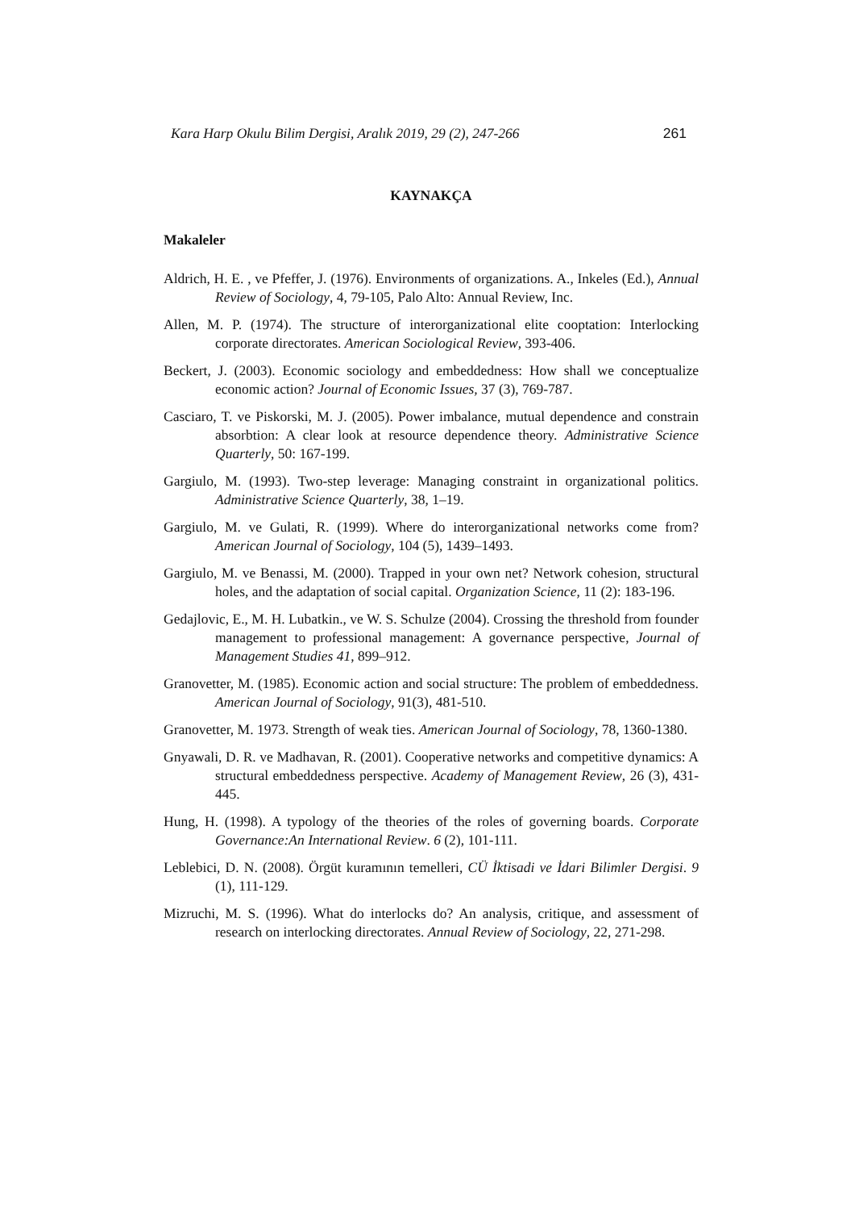Kara Harp Okulu Bilim Dergisi, Aralık 2019, 29 (2), 247-266 261
KAYNAKÇA
Makaleler
Aldrich, H. E. , ve Pfeffer, J. (1976). Environments of organizations. A., Inkeles (Ed.), Annual Review of Sociology, 4, 79-105, Palo Alto: Annual Review, Inc.
Allen, M. P. (1974). The structure of interorganizational elite cooptation: Interlocking corporate directorates. American Sociological Review, 393-406.
Beckert, J. (2003). Economic sociology and embeddedness: How shall we conceptualize economic action? Journal of Economic Issues, 37 (3), 769-787.
Casciaro, T. ve Piskorski, M. J. (2005). Power imbalance, mutual dependence and constrain absorbtion: A clear look at resource dependence theory. Administrative Science Quarterly, 50: 167-199.
Gargiulo, M. (1993). Two-step leverage: Managing constraint in organizational politics. Administrative Science Quarterly, 38, 1–19.
Gargiulo, M. ve Gulati, R. (1999). Where do interorganizational networks come from? American Journal of Sociology, 104 (5), 1439–1493.
Gargiulo, M. ve Benassi, M. (2000). Trapped in your own net? Network cohesion, structural holes, and the adaptation of social capital. Organization Science, 11 (2): 183-196.
Gedajlovic, E., M. H. Lubatkin., ve W. S. Schulze (2004). Crossing the threshold from founder management to professional management: A governance perspective, Journal of Management Studies 41, 899–912.
Granovetter, M. (1985). Economic action and social structure: The problem of embeddedness. American Journal of Sociology, 91(3), 481-510.
Granovetter, M. 1973. Strength of weak ties. American Journal of Sociology, 78, 1360-1380.
Gnyawali, D. R. ve Madhavan, R. (2001). Cooperative networks and competitive dynamics: A structural embeddedness perspective. Academy of Management Review, 26 (3), 431-445.
Hung, H. (1998). A typology of the theories of the roles of governing boards. Corporate Governance:An International Review. 6 (2), 101-111.
Leblebici, D. N. (2008). Örgüt kuramının temelleri, CÜ İktisadi ve İdari Bilimler Dergisi. 9 (1), 111-129.
Mizruchi, M. S. (1996). What do interlocks do? An analysis, critique, and assessment of research on interlocking directorates. Annual Review of Sociology, 22, 271-298.